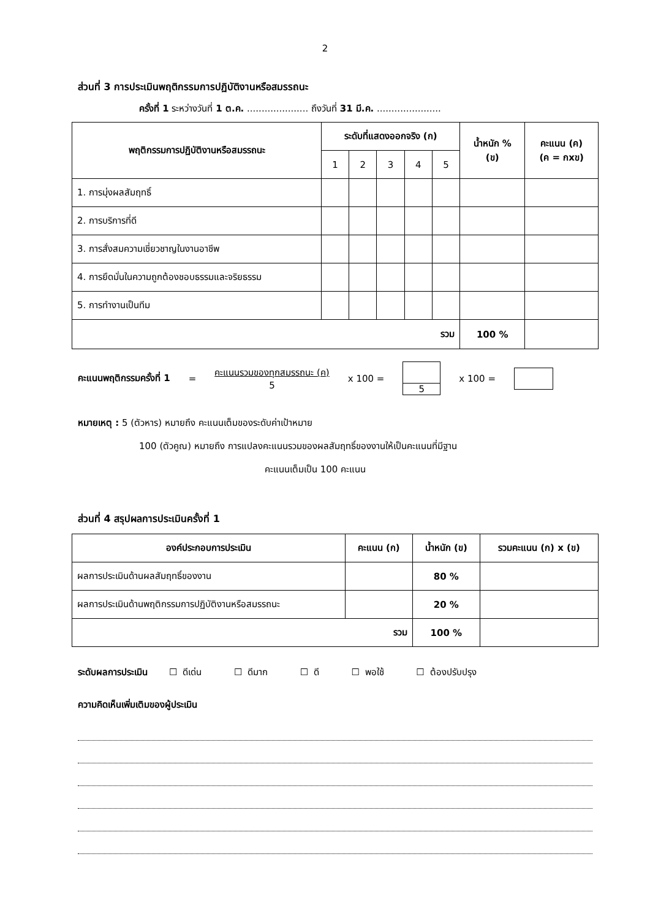2
ส่วนที่ 3 การประเมินพฤติกรรมการปฏิบัติงานหรือสมรรถนะ
ครั้งที่ 1 ระหว่างวันที่ 1 ต.ค. ..................... ถึงวันที่ 31 มี.ค. ......................
| พฤติกรรมการปฏิบัติงานหรือสมรรถนะ | ระดับที่แสดงออกจริง (ก) | | | | | น้ำหนัก % (ข) | คะแนน (ค) (ค = กxข) |
| --- | --- | --- | --- | --- | --- | --- | --- |
| | 1 | 2 | 3 | 4 | 5 | | |
| 1. การมุ่งผลสัมฤทธิ์ | | | | | | | |
| 2. การบริการที่ดี | | | | | | | |
| 3. การสั่งสมความเชี่ยวชาญในงานอาชีพ | | | | | | | |
| 4. การยึดมั่นในความถูกต้องชอบธรรมและจริยธรรม | | | | | | | |
| 5. การทำงานเป็นทีม | | | | | | | |
| รวม | | | | | | 100 % | |
คะแนนพฤติกรรมครั้งที่ 1 = คะแนนรวมของทุกสมรรถนะ (ค)
5 x 100 = 5 x 100 =
หมายเหตุ : 5 (ตัวหาร) หมายถึง คะแนนเต็มของระดับค่าเป้าหมาย
100 (ตัวคูณ) หมายถึง การแปลงคะแนนรวมของผลสัมฤทธิ์ของงานให้เป็นคะแนนที่มีฐาน
คะแนนเต็มเป็น 100 คะแนน
ส่วนที่ 4 สรุปผลการประเมินครั้งที่ 1
| องค์ประกอบการประเมิน | คะแนน (ก) | น้ำหนัก (ข) | รวมคะแนน (ก) x (ข) |
| --- | --- | --- | --- |
| ผลการประเมินด้านผลสัมฤทธิ์ของงาน | | 80 % | |
| ผลการประเมินด้านพฤติกรรมการปฏิบัติงานหรือสมรรถนะ | | 20 % | |
| รวม | | 100 % | |
ระดับผลการประเมิน ☐ ดีเด่น ☐ ดีมาก ☐ ดี ☐ พอใช้ ☐ ต้องปรับปรุง
ความคิดเห็นเพิ่มเติมของผู้ประเมิน